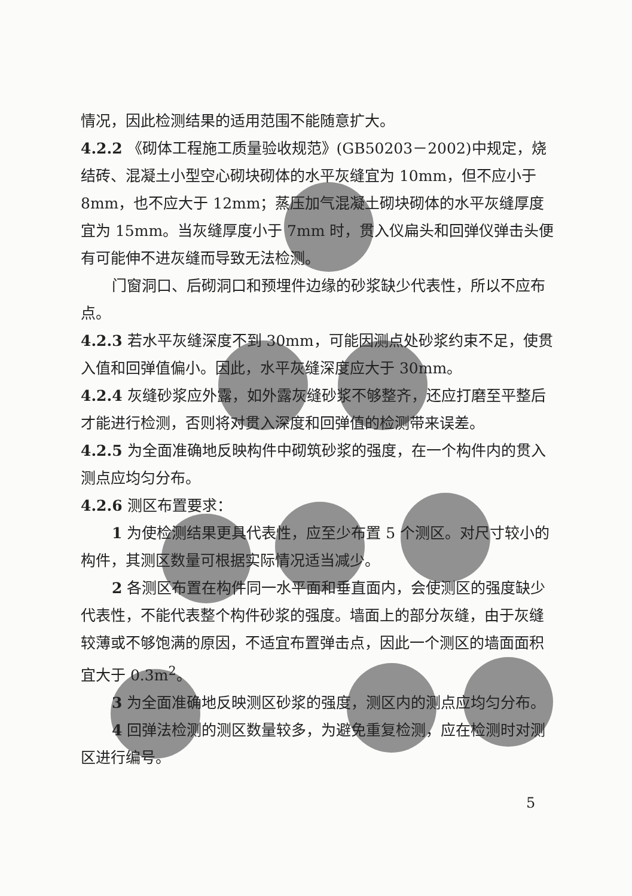情况，因此检测结果的适用范围不能随意扩大。
4.2.2 《砌体工程施工质量验收规范》(GB50203－2002)中规定，烧结砖、混凝土小型空心砌块砌体的水平灰缝宜为 10mm，但不应小于 8mm，也不应大于 12mm；蒸压加气混凝土砌块砌体的水平灰缝厚度宜为 15mm。当灰缝厚度小于 7mm 时，贯入仪扁头和回弹仪弹击头便有可能伸不进灰缝而导致无法检测。
门窗洞口、后砌洞口和预埋件边缘的砂浆缺少代表性，所以不应布点。
4.2.3 若水平灰缝深度不到 30mm，可能因测点处砂浆约束不足，使贯入值和回弹值偏小。因此，水平灰缝深度应大于 30mm。
4.2.4 灰缝砂浆应外露，如外露灰缝砂浆不够整齐，还应打磨至平整后才能进行检测，否则将对贯入深度和回弹值的检测带来误差。
4.2.5 为全面准确地反映构件中砌筑砂浆的强度，在一个构件内的贯入测点应均匀分布。
4.2.6 测区布置要求：
1 为使检测结果更具代表性，应至少布置 5 个测区。对尺寸较小的构件，其测区数量可根据实际情况适当减少。
2 各测区布置在构件同一水平面和垂直面内，会使测区的强度缺少代表性，不能代表整个构件砂浆的强度。墙面上的部分灰缝，由于灰缝较薄或不够饱满的原因，不适宜布置弹击点，因此一个测区的墙面面积宜大于 0.3m<sup>2</sup>。
3 为全面准确地反映测区砂浆的强度，测区内的测点应均匀分布。
4 回弹法检测的测区数量较多，为避免重复检测，应在检测时对测区进行编号。
5